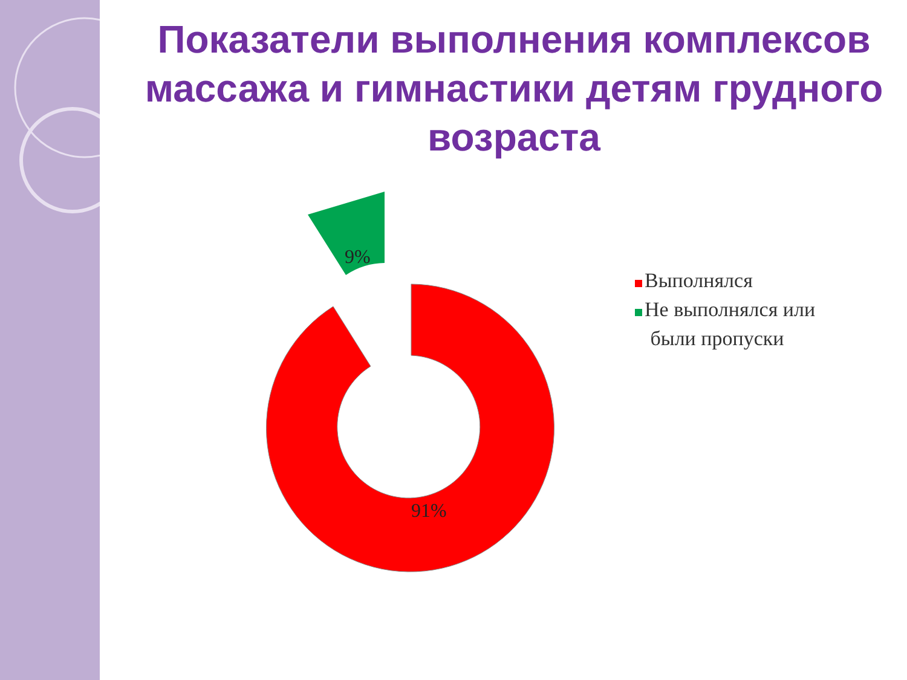Показатели выполнения комплексов массажа и гимнастики детям грудного возраста
9%
91%
Выполнялся
Не выполнялся или
были пропуски